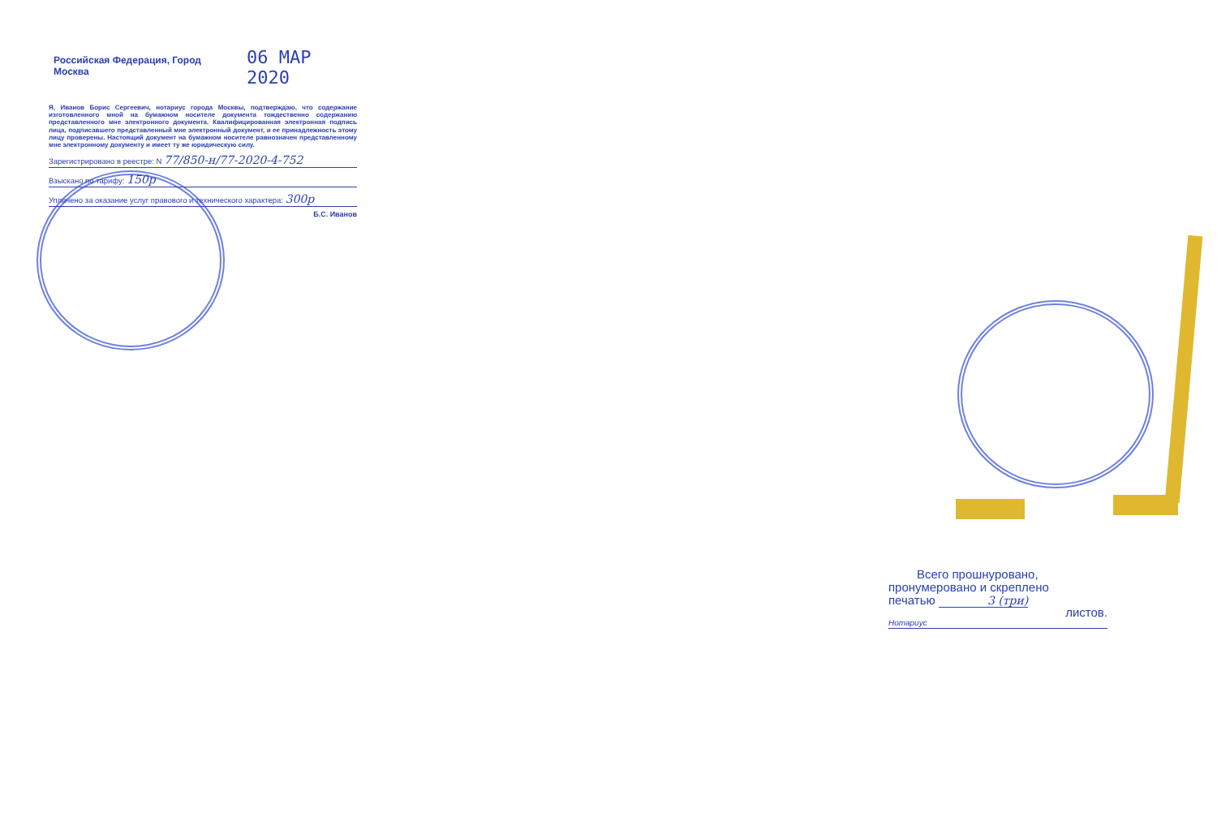Российская Федерация, Город Москва 06 МАР 2020
Я, Иванов Борис Сергеевич, нотариус города Москвы, подтверждаю, что содержание изготовленного мной на бумажном носителе документа тождественно содержанию представленного мне электронного документа. Квалифицированная электронная подпись лица, подписавшего представленный мне электронный документ, и ее принадлежность этому лицу проверены. Настоящий документ на бумажном носителе равнозначен представленному мне электронному документу и имеет ту же юридическую силу.
Зарегистрировано в реестре: N 77/850-н/77-2020-4-752
Взыскано по тарифу: 150р
Уплачено за оказание услуг правового и технического характера: 300р
Б.С. Иванов
Всего прошнуровано,
пронумеровано и скреплено
печатью 3 (три)
листов.
Нотариус